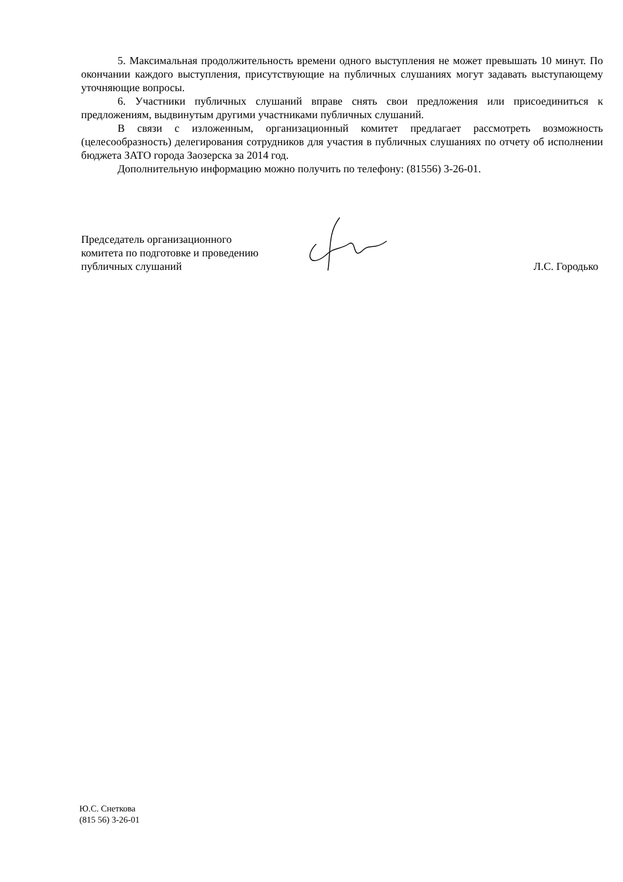5. Максимальная продолжительность времени одного выступления не может превышать 10 минут. По окончании каждого выступления, присутствующие на публичных слушаниях могут задавать выступающему уточняющие вопросы.
6. Участники публичных слушаний вправе снять свои предложения или присоединиться к предложениям, выдвинутым другими участниками публичных слушаний.
В связи с изложенным, организационный комитет предлагает рассмотреть возможность (целесообразность) делегирования сотрудников для участия в публичных слушаниях по отчету об исполнении бюджета ЗАТО города Заозерска за 2014 год.
Дополнительную информацию можно получить по телефону: (81556) 3-26-01.
Председатель организационного
комитета по подготовке и проведению
публичных слушаний
Л.С. Городько
Ю.С. Снеткова
(815 56) 3-26-01